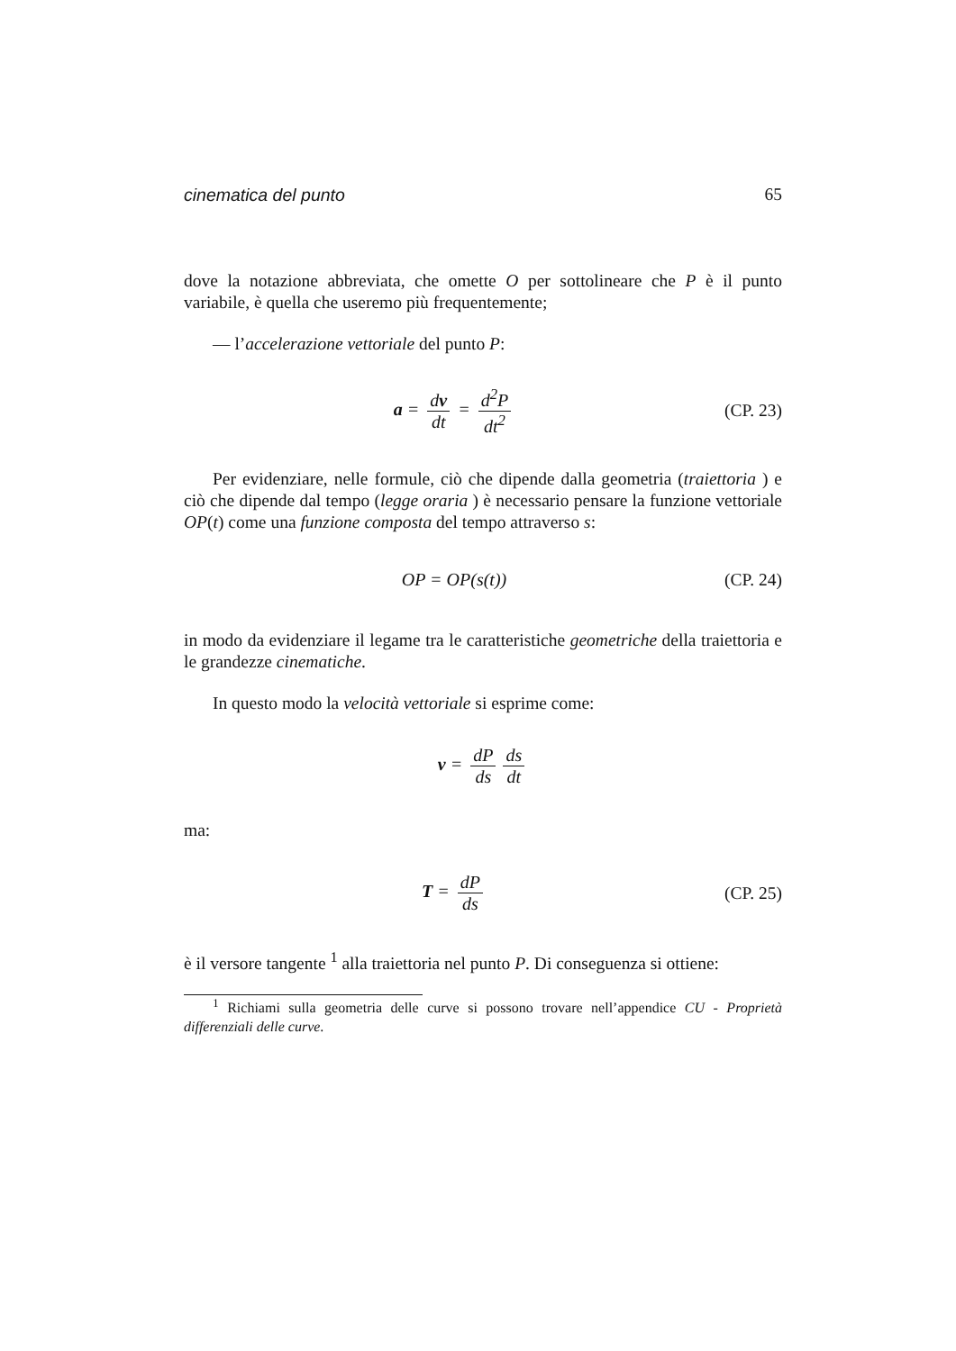cinematica del punto 65
dove la notazione abbreviata, che omette O per sottolineare che P è il punto variabile, è quella che useremo più frequentemente;
— l’accelerazione vettoriale del punto P:
a = dv dt = d<sup>2</sup>P dt<sup>2</sup> (CP. 23)
Per evidenziare, nelle formule, ciò che dipende dalla geometria (traiettoria ) e ciò che dipende dal tempo (legge oraria ) è necessario pensare la funzione vettoriale OP(t) come una funzione composta del tempo attraverso s:
OP = OP(s(t)) (CP. 24)
in modo da evidenziare il legame tra le caratteristiche geometriche della traiettoria e le grandezze cinematiche.
In questo modo la velocità vettoriale si esprime come:
v = dP ds ds dt
ma:
T = dP ds (CP. 25)
è il versore tangente <sup>1</sup> alla traiettoria nel punto P. Di conseguenza si ottiene:
<sup>1</sup> Richiami sulla geometria delle curve si possono trovare nell’appendice CU - Proprietà differenziali delle curve.